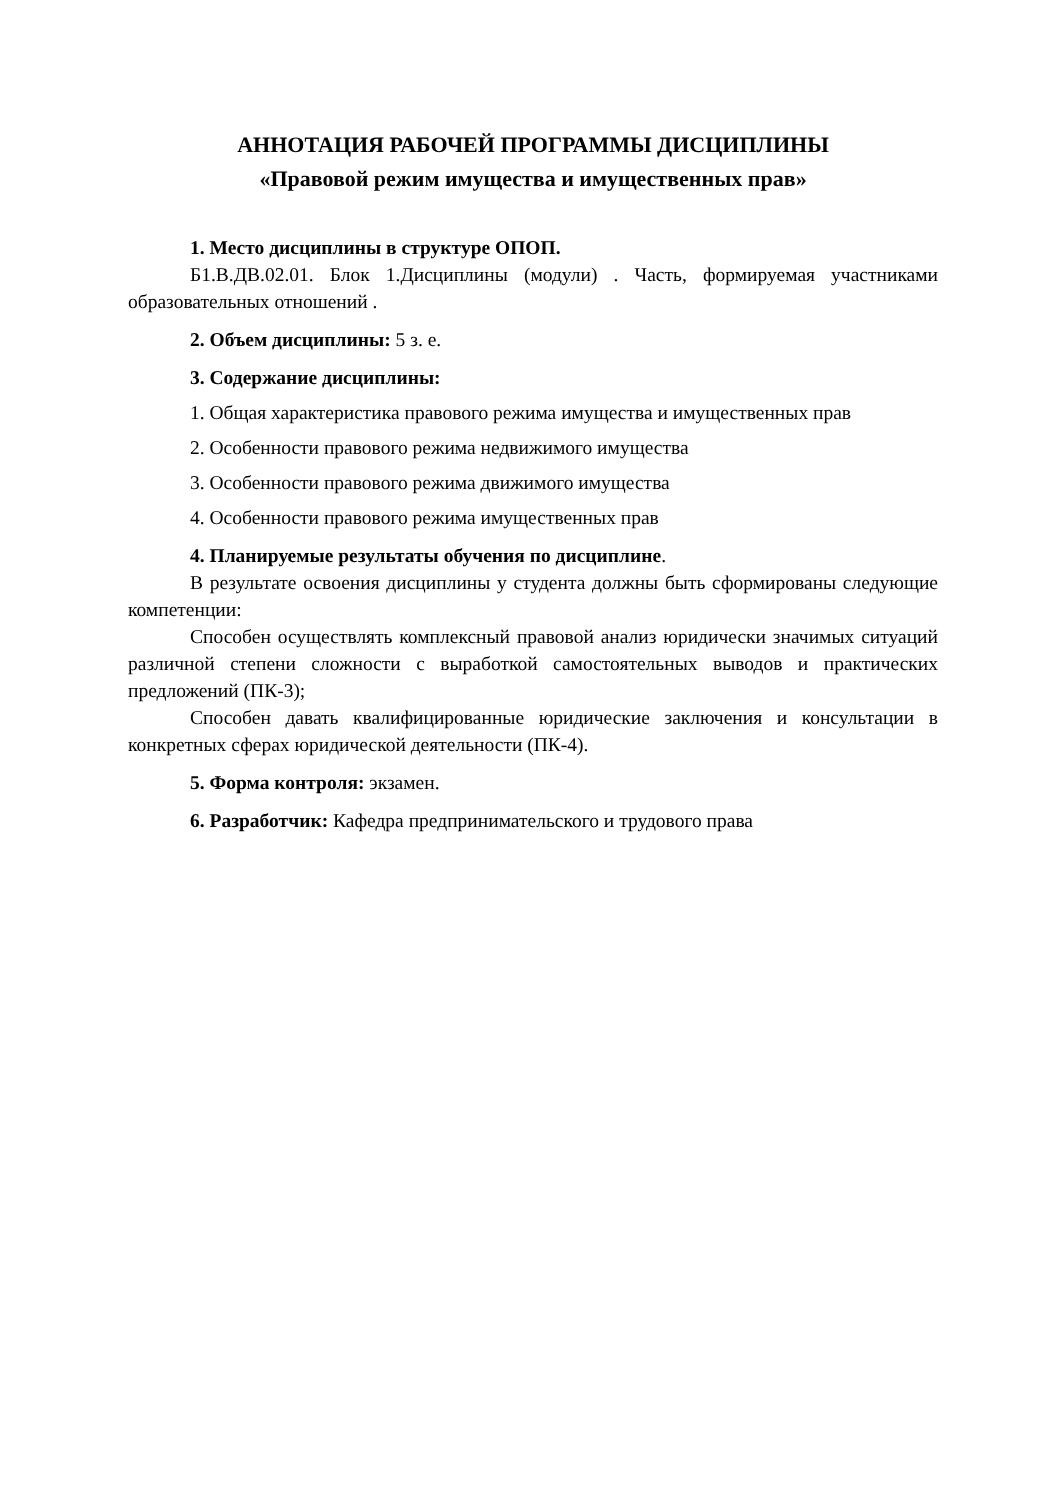АННОТАЦИЯ РАБОЧЕЙ ПРОГРАММЫ ДИСЦИПЛИНЫ
«Правовой режим имущества и имущественных прав»
1. Место дисциплины в структуре ОПОП.
Б1.В.ДВ.02.01. Блок 1.Дисциплины (модули) . Часть, формируемая участниками образовательных отношений .
2. Объем дисциплины: 5 з. е.
3. Содержание дисциплины:
1. Общая характеристика правового режима имущества и имущественных прав
2. Особенности правового режима недвижимого имущества
3. Особенности правового режима движимого имущества
4. Особенности правового режима имущественных прав
4. Планируемые результаты обучения по дисциплине.
В результате освоения дисциплины у студента должны быть сформированы следующие компетенции:
Способен осуществлять комплексный правовой анализ юридически значимых ситуаций различной степени сложности с выработкой самостоятельных выводов и практических предложений (ПК-3);
Способен давать квалифицированные юридические заключения и консультации в конкретных сферах юридической деятельности (ПК-4).
5. Форма контроля: экзамен.
6. Разработчик: Кафедра предпринимательского и трудового права